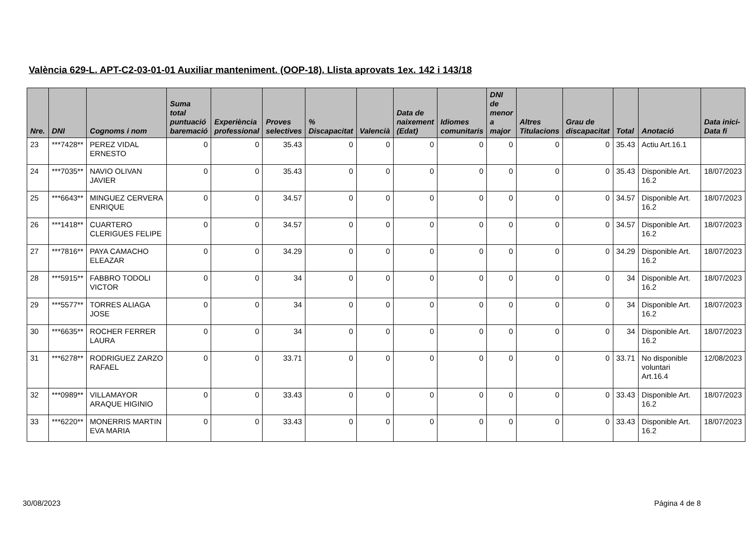València 629-L. APT-C2-03-01-01 Auxiliar manteniment. (OOP-18). Llista aprovats 1ex. 142 i 143/18
| Nre. | DNI | Cognoms i nom | Suma total puntuació baremació | Experiència professional | Proves selectives | % Discapacitat | Valencià | Data de naixement (Edat) | Idiomes comunitaris | DNI de menor a major | Altres Titulacions | Grau de discapacitat | Total | Anotació | Data inici-Data fi |
| --- | --- | --- | --- | --- | --- | --- | --- | --- | --- | --- | --- | --- | --- | --- | --- |
| 23 | ***7428** | PEREZ VIDAL ERNESTO | 0 | 0 | 35.43 | 0 | 0 | 0 | 0 | 0 | 0 | 0 | 35.43 | Actiu Art.16.1 | |
| 24 | ***7035** | NAVIO OLIVAN JAVIER | 0 | 0 | 35.43 | 0 | 0 | 0 | 0 | 0 | 0 | 0 | 35.43 | Disponible Art. 16.2 | 18/07/2023 |
| 25 | ***6643** | MINGUEZ CERVERA ENRIQUE | 0 | 0 | 34.57 | 0 | 0 | 0 | 0 | 0 | 0 | 0 | 34.57 | Disponible Art. 16.2 | 18/07/2023 |
| 26 | ***1418** | CUARTERO CLERIGUES FELIPE | 0 | 0 | 34.57 | 0 | 0 | 0 | 0 | 0 | 0 | 0 | 34.57 | Disponible Art. 16.2 | 18/07/2023 |
| 27 | ***7816** | PAYA CAMACHO ELEAZAR | 0 | 0 | 34.29 | 0 | 0 | 0 | 0 | 0 | 0 | 0 | 34.29 | Disponible Art. 16.2 | 18/07/2023 |
| 28 | ***5915** | FABBRO TODOLI VICTOR | 0 | 0 | 34 | 0 | 0 | 0 | 0 | 0 | 0 | 0 | 34 | Disponible Art. 16.2 | 18/07/2023 |
| 29 | ***5577** | TORRES ALIAGA JOSE | 0 | 0 | 34 | 0 | 0 | 0 | 0 | 0 | 0 | 0 | 34 | Disponible Art. 16.2 | 18/07/2023 |
| 30 | ***6635** | ROCHER FERRER LAURA | 0 | 0 | 34 | 0 | 0 | 0 | 0 | 0 | 0 | 0 | 34 | Disponible Art. 16.2 | 18/07/2023 |
| 31 | ***6278** | RODRIGUEZ ZARZO RAFAEL | 0 | 0 | 33.71 | 0 | 0 | 0 | 0 | 0 | 0 | 0 | 33.71 | No disponible voluntari Art.16.4 | 12/08/2023 |
| 32 | ***0989** | VILLAMAYOR ARAQUE HIGINIO | 0 | 0 | 33.43 | 0 | 0 | 0 | 0 | 0 | 0 | 0 | 33.43 | Disponible Art. 16.2 | 18/07/2023 |
| 33 | ***6220** | MONERRIS MARTIN EVA MARIA | 0 | 0 | 33.43 | 0 | 0 | 0 | 0 | 0 | 0 | 0 | 33.43 | Disponible Art. 16.2 | 18/07/2023 |
30/08/2023 Página 4 de 8